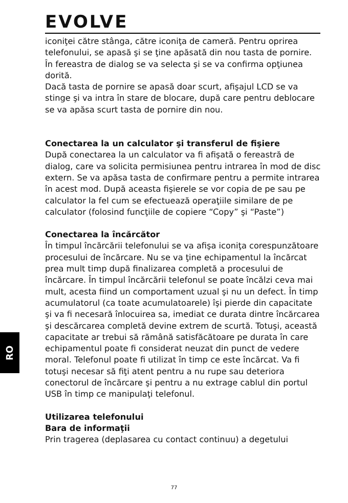EVOLVE
RO
iconiţei către stânga, către iconiţa de cameră. Pentru oprirea telefonului, se apasă şi se ţine apăsată din nou tasta de pornire. În fereastra de dialog se va selecta şi se va confirma opţiunea dorită.
Dacă tasta de pornire se apasă doar scurt, afişajul LCD se va stinge şi va intra în stare de blocare, după care pentru deblocare se va apăsa scurt tasta de pornire din nou.
Conectarea la un calculator şi transferul de fişiere
După conectarea la un calculator va fi afişată o fereastră de dialog, care va solicita permisiunea pentru intrarea în mod de disc extern. Se va apăsa tasta de confirmare pentru a permite intrarea în acest mod. După aceasta fişierele se vor copia de pe sau pe calculator la fel cum se efectuează operaţiile similare de pe calculator (folosind funcţiile de copiere “Copy” şi “Paste”)
Conectarea la încărcător
În timpul încărcării telefonului se va afişa iconiţa corespunzătoare procesului de încărcare. Nu se va ţine echipamentul la încărcat prea mult timp după finalizarea completă a procesului de încărcare. În timpul încărcării telefonul se poate încălzi ceva mai mult, acesta fiind un comportament uzual şi nu un defect. În timp acumulatorul (ca toate acumulatoarele) îşi pierde din capacitate şi va fi necesară înlocuirea sa, imediat ce durata dintre încărcarea şi descărcarea completă devine extrem de scurtă. Totuşi, această capacitate ar trebui să rămână satisfăcătoare pe durata în care echipamentul poate fi considerat neuzat din punct de vedere moral. Telefonul poate fi utilizat în timp ce este încărcat. Va fi totuşi necesar să fiţi atent pentru a nu rupe sau deteriora conectorul de încărcare şi pentru a nu extrage cablul din portul USB în timp ce manipulaţi telefonul.
Utilizarea telefonului
Bara de informaţii
Prin tragerea (deplasarea cu contact continuu) a degetului
77